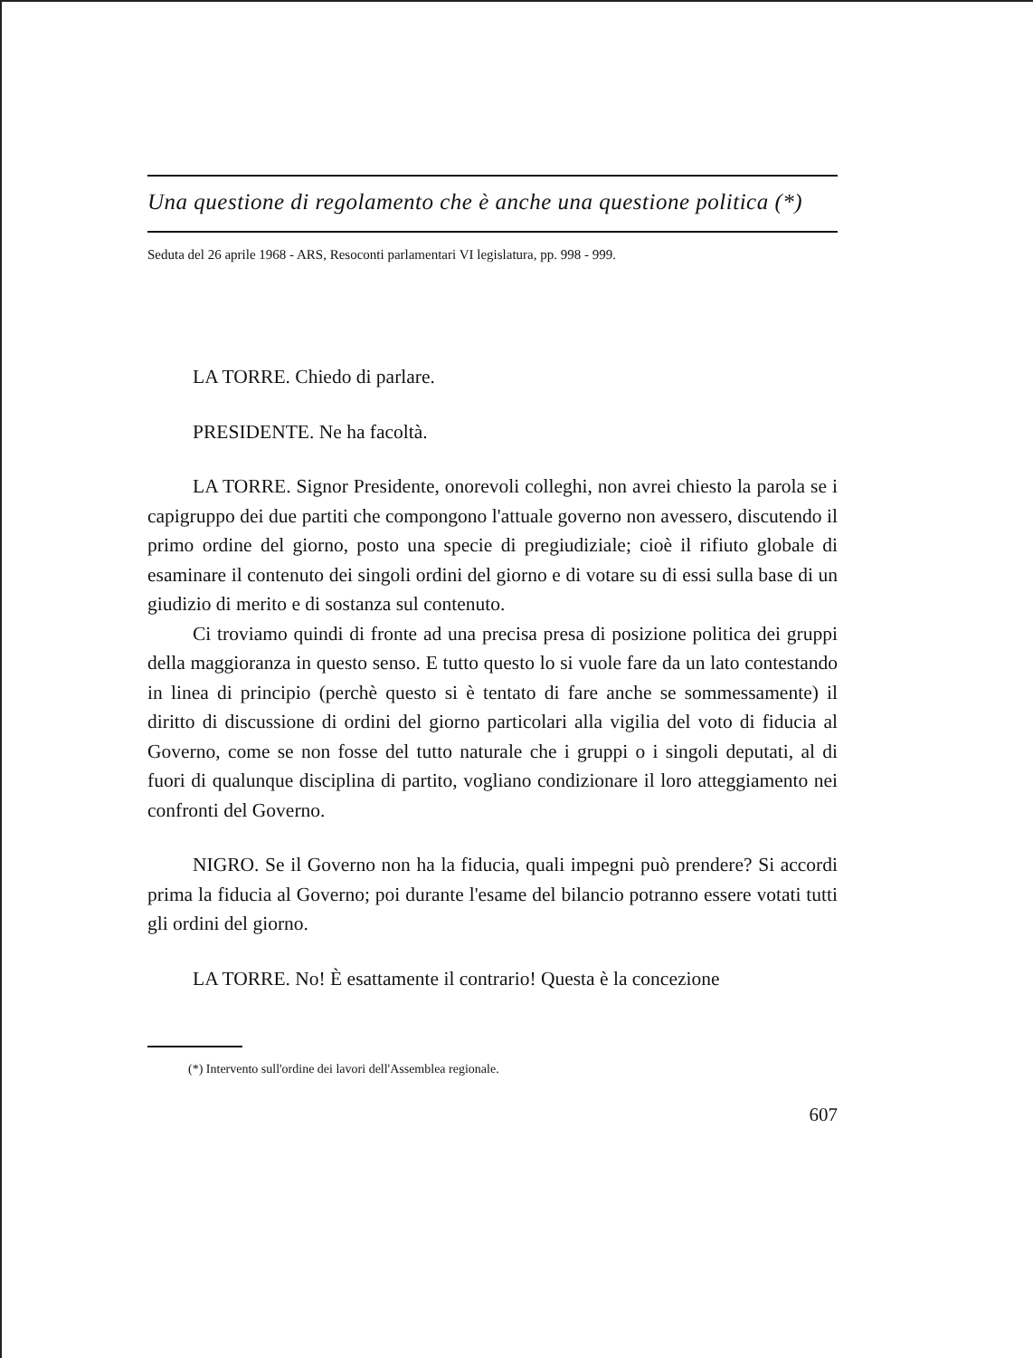Una questione di regolamento che è anche una questione politica (*)
Seduta del 26 aprile 1968 - ARS, Resoconti parlamentari VI legislatura, pp. 998 - 999.
LA TORRE. Chiedo di parlare.
PRESIDENTE. Ne ha facoltà.
LA TORRE. Signor Presidente, onorevoli colleghi, non avrei chiesto la parola se i capigruppo dei due partiti che compongono l'attuale governo non avessero, discutendo il primo ordine del giorno, posto una specie di pregiudiziale; cioè il rifiuto globale di esaminare il contenuto dei singoli ordini del giorno e di votare su di essi sulla base di un giudizio di merito e di sostanza sul contenuto.
Ci troviamo quindi di fronte ad una precisa presa di posizione politica dei gruppi della maggioranza in questo senso. E tutto questo lo si vuole fare da un lato contestando in linea di principio (perchè questo si è tentato di fare anche se sommessamente) il diritto di discussione di ordini del giorno particolari alla vigilia del voto di fiducia al Governo, come se non fosse del tutto naturale che i gruppi o i singoli deputati, al di fuori di qualunque disciplina di partito, vogliano condizionare il loro atteggiamento nei confronti del Governo.
NIGRO. Se il Governo non ha la fiducia, quali impegni può prendere? Si accordi prima la fiducia al Governo; poi durante l'esame del bilancio potranno essere votati tutti gli ordini del giorno.
LA TORRE. No! È esattamente il contrario! Questa è la concezione
(*) Intervento sull'ordine dei lavori dell'Assemblea regionale.
607